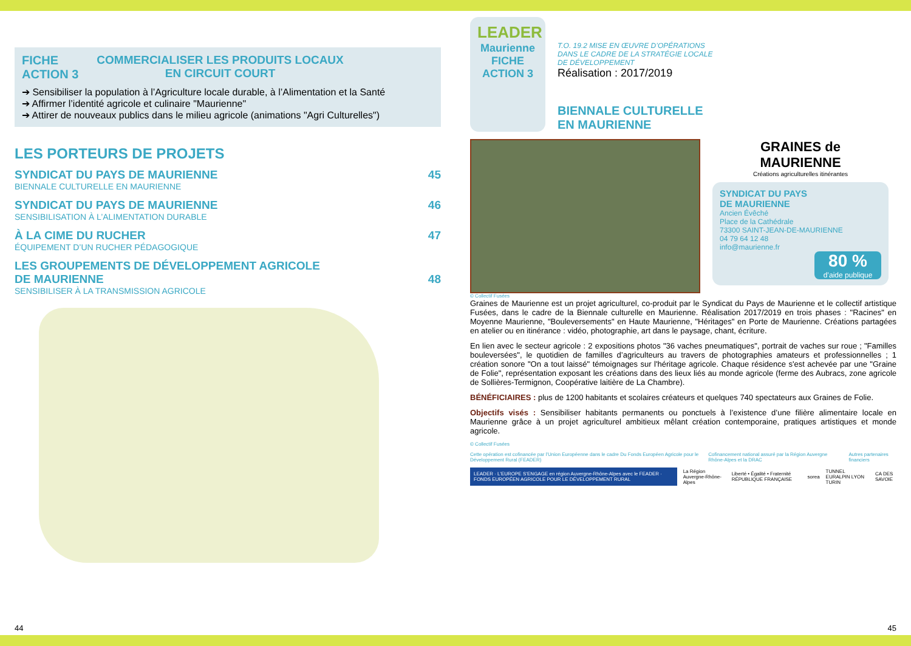FICHE
ACTION 3
COMMERCIALISER LES PRODUITS LOCAUX
EN CIRCUIT COURT
➔ Sensibiliser la population à l’Agriculture locale durable, à l’Alimentation et la Santé
➔ Affirmer l’identité agricole et culinaire "Maurienne"
➔ Attirer de nouveaux publics dans le milieu agricole (animations "Agri Culturelles")
LES PORTEURS DE PROJETS
SYNDICAT DU PAYS DE MAURIENNE 45
BIENNALE CULTURELLE EN MAURIENNE
SYNDICAT DU PAYS DE MAURIENNE 46
SENSIBILISATION À L’ALIMENTATION DURABLE
À LA CIME DU RUCHER 47
ÉQUIPEMENT D’UN RUCHER PÉDAGOGIQUE
LES GROUPEMENTS DE DÉVELOPPEMENT AGRICOLE
DE MAURIENNE 48
SENSIBILISER À LA TRANSMISSION AGRICOLE
44
LEADER
Maurienne
FICHE
ACTION 3
T.O. 19.2 MISE EN ŒUVRE D’OPÉRATIONS
DANS LE CADRE DE LA STRATÉGIE LOCALE
DE DÉVELOPPEMENT
Réalisation : 2017/2019
BIENNALE CULTURELLE
EN MAURIENNE
GRAINES de
MAURIENNE
Créations agriculturelles itinérantes
SYNDICAT DU PAYS
DE MAURIENNE
Ancien Évêché
Place de la Cathédrale
73300 SAINT-JEAN-DE-MAURIENNE
04 79 64 12 48
info@maurienne.fr
80 %
d’aide publique
© Collectif Fusées
Graines de Maurienne est un projet agriculturel, co-produit par le Syndicat du Pays de Maurienne et le collectif artistique Fusées, dans le cadre de la Biennale culturelle en Maurienne. Réalisation 2017/2019 en trois phases : "Racines" en Moyenne Maurienne, "Bouleversements" en Haute Maurienne, "Héritages" en Porte de Maurienne. Créations partagées en atelier ou en itinérance : vidéo, photographie, art dans le paysage, chant, écriture.
En lien avec le secteur agricole : 2 expositions photos "36 vaches pneumatiques", portrait de vaches sur roue ; "Familles bouleversées", le quotidien de familles d’agriculteurs au travers de photographies amateurs et professionnelles ; 1 création sonore "On a tout laissé" témoignages sur l'héritage agricole. Chaque résidence s'est achevée par une "Graine de Folie", représentation exposant les créations dans des lieux liés au monde agricole (ferme des Aubracs, zone agricole de Sollières-Termignon, Coopérative laitière de La Chambre).
BÉNÉFICIAIRES : plus de 1200 habitants et scolaires créateurs et quelques 740 spectateurs aux Graines de Folie.
Objectifs visés : Sensibiliser habitants permanents ou ponctuels à l’existence d’une filière alimentaire locale en Maurienne grâce à un projet agriculturel ambitieux mêlant création contemporaine, pratiques artistiques et monde agricole.
© Collectif Fusées
Cette opération est cofinancée par l’Union Européenne dans le cadre Du Fonds Européen Agricole pour le Développement Rural (FEADER) Cofinancement national assuré par la Région Auvergne Rhône-Alpes et la DRAC Autres partenaires financiers
LEADER · L’EUROPE S’ENGAGE en région Auvergne-Rhône-Alpes avec le FEADER · FONDS EUROPÉEN AGRICOLE POUR LE DÉVELOPPEMENT RURAL La Région Auvergne-Rhône-Alpes Liberté • Égalité • Fraternité RÉPUBLIQUE FRANÇAISE sorea TUNNEL EURALPIN LYON TURIN CA DES SAVOIE
45